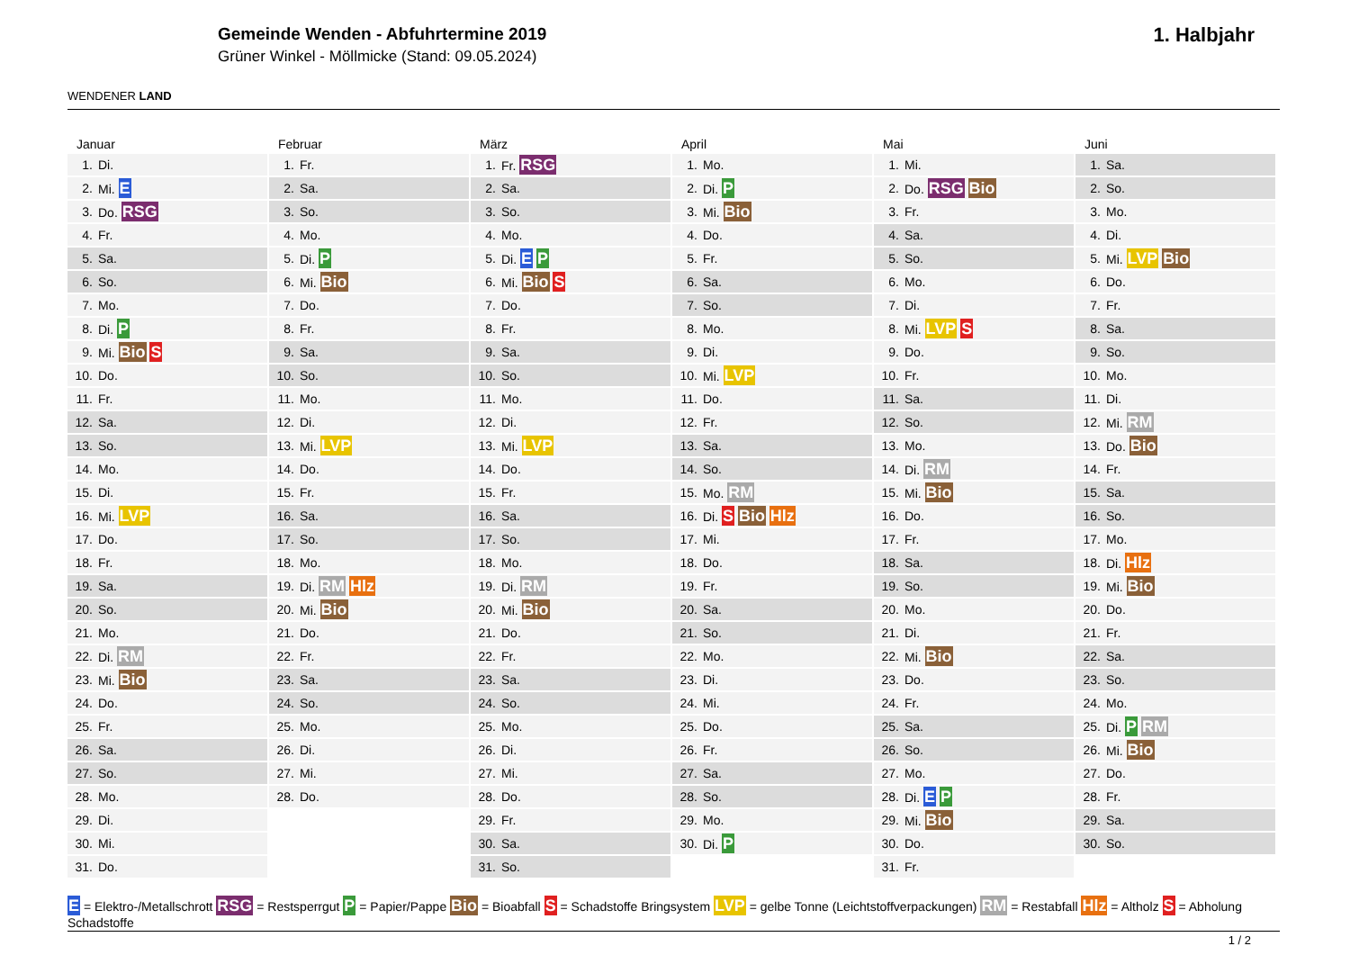WENDENER LAND
Gemeinde Wenden - Abfuhrtermine 2019
Grüner Winkel - Möllmicke (Stand: 09.05.2024)
1. Halbjahr
Januar
| 1. | Di. |
| 2. | Mi. E |
| 3. | Do. RSG |
| 4. | Fr. |
| 5. | Sa. |
| 6. | So. |
| 7. | Mo. |
| 8. | Di. P |
| 9. | Mi. Bio S |
| 10. | Do. |
| 11. | Fr. |
| 12. | Sa. |
| 13. | So. |
| 14. | Mo. |
| 15. | Di. |
| 16. | Mi. LVP |
| 17. | Do. |
| 18. | Fr. |
| 19. | Sa. |
| 20. | So. |
| 21. | Mo. |
| 22. | Di. RM |
| 23. | Mi. Bio |
| 24. | Do. |
| 25. | Fr. |
| 26. | Sa. |
| 27. | So. |
| 28. | Mo. |
| 29. | Di. |
| 30. | Mi. |
| 31. | Do. |
Februar
| 1. | Fr. |
| 2. | Sa. |
| 3. | So. |
| 4. | Mo. |
| 5. | Di. P |
| 6. | Mi. Bio |
| 7. | Do. |
| 8. | Fr. |
| 9. | Sa. |
| 10. | So. |
| 11. | Mo. |
| 12. | Di. |
| 13. | Mi. LVP |
| 14. | Do. |
| 15. | Fr. |
| 16. | Sa. |
| 17. | So. |
| 18. | Mo. |
| 19. | Di. RM Hlz |
| 20. | Mi. Bio |
| 21. | Do. |
| 22. | Fr. |
| 23. | Sa. |
| 24. | So. |
| 25. | Mo. |
| 26. | Di. |
| 27. | Mi. |
| 28. | Do. |
März
| 1. | Fr. RSG |
| 2. | Sa. |
| 3. | So. |
| 4. | Mo. |
| 5. | Di. E P |
| 6. | Mi. Bio S |
| 7. | Do. |
| 8. | Fr. |
| 9. | Sa. |
| 10. | So. |
| 11. | Mo. |
| 12. | Di. |
| 13. | Mi. LVP |
| 14. | Do. |
| 15. | Fr. |
| 16. | Sa. |
| 17. | So. |
| 18. | Mo. |
| 19. | Di. RM |
| 20. | Mi. Bio |
| 21. | Do. |
| 22. | Fr. |
| 23. | Sa. |
| 24. | So. |
| 25. | Mo. |
| 26. | Di. |
| 27. | Mi. |
| 28. | Do. |
| 29. | Fr. |
| 30. | Sa. |
| 31. | So. |
April
| 1. | Mo. |
| 2. | Di. P |
| 3. | Mi. Bio |
| 4. | Do. |
| 5. | Fr. |
| 6. | Sa. |
| 7. | So. |
| 8. | Mo. |
| 9. | Di. |
| 10. | Mi. LVP |
| 11. | Do. |
| 12. | Fr. |
| 13. | Sa. |
| 14. | So. |
| 15. | Mo. RM |
| 16. | Di. S Bio Hlz |
| 17. | Mi. |
| 18. | Do. |
| 19. | Fr. |
| 20. | Sa. |
| 21. | So. |
| 22. | Mo. |
| 23. | Di. |
| 24. | Mi. |
| 25. | Do. |
| 26. | Fr. |
| 27. | Sa. |
| 28. | So. |
| 29. | Mo. |
| 30. | Di. P |
Mai
| 1. | Mi. |
| 2. | Do. RSG Bio |
| 3. | Fr. |
| 4. | Sa. |
| 5. | So. |
| 6. | Mo. |
| 7. | Di. |
| 8. | Mi. LVP S |
| 9. | Do. |
| 10. | Fr. |
| 11. | Sa. |
| 12. | So. |
| 13. | Mo. |
| 14. | Di. RM |
| 15. | Mi. Bio |
| 16. | Do. |
| 17. | Fr. |
| 18. | Sa. |
| 19. | So. |
| 20. | Mo. |
| 21. | Di. |
| 22. | Mi. Bio |
| 23. | Do. |
| 24. | Fr. |
| 25. | Sa. |
| 26. | So. |
| 27. | Mo. |
| 28. | Di. E P |
| 29. | Mi. Bio |
| 30. | Do. |
| 31. | Fr. |
Juni
| 1. | Sa. |
| 2. | So. |
| 3. | Mo. |
| 4. | Di. |
| 5. | Mi. LVP Bio |
| 6. | Do. |
| 7. | Fr. |
| 8. | Sa. |
| 9. | So. |
| 10. | Mo. |
| 11. | Di. |
| 12. | Mi. RM |
| 13. | Do. Bio |
| 14. | Fr. |
| 15. | Sa. |
| 16. | So. |
| 17. | Mo. |
| 18. | Di. Hlz |
| 19. | Mi. Bio |
| 20. | Do. |
| 21. | Fr. |
| 22. | Sa. |
| 23. | So. |
| 24. | Mo. |
| 25. | Di. P RM |
| 26. | Mi. Bio |
| 27. | Do. |
| 28. | Fr. |
| 29. | Sa. |
| 30. | So. |
E = Elektro-/Metallschrott RSG = Restsperrgut P = Papier/Pappe Bio = Bioabfall S = Schadstoffe Bringsystem LVP = gelbe Tonne (Leichtstoffverpackungen) RM = Restabfall Hlz = Altholz S = Abholung Schadstoffe
1 / 2